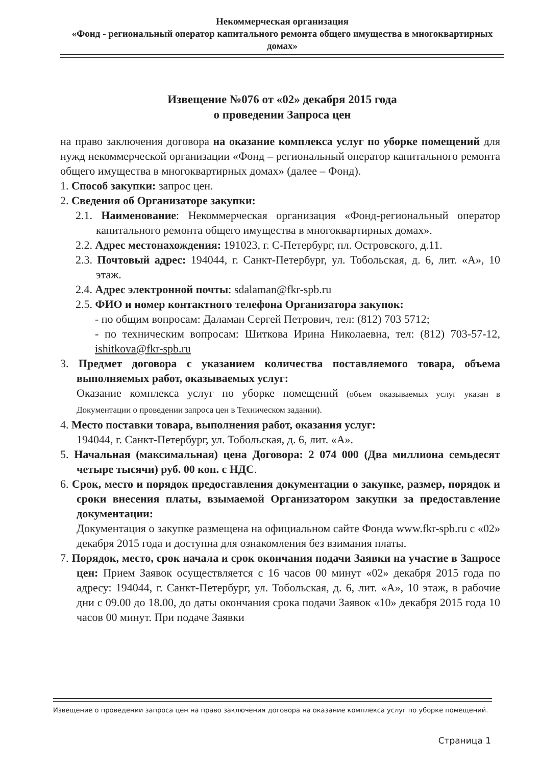Некоммерческая организация
«Фонд - региональный оператор капитального ремонта общего имущества в многоквартирных домах»
Извещение №076 от «02» декабря 2015 года
о проведении Запроса цен
на право заключения договора на оказание комплекса услуг по уборке помещений для нужд некоммерческой организации «Фонд – региональный оператор капитального ремонта общего имущества в многоквартирных домах» (далее – Фонд).
1. Способ закупки: запрос цен.
2. Сведения об Организаторе закупки:
2.1. Наименование: Некоммерческая организация «Фонд-региональный оператор капитального ремонта общего имущества в многоквартирных домах».
2.2. Адрес местонахождения: 191023, г. С-Петербург, пл. Островского, д.11.
2.3. Почтовый адрес: 194044, г. Санкт-Петербург, ул. Тобольская, д. 6, лит. «А», 10 этаж.
2.4. Адрес электронной почты: sdalaman@fkr-spb.ru
2.5. ФИО и номер контактного телефона Организатора закупок:
- по общим вопросам: Даламан Сергей Петрович, тел: (812) 703 5712;
- по техническим вопросам: Шиткова Ирина Николаевна, тел: (812) 703-57-12, ishitkova@fkr-spb.ru
3. Предмет договора с указанием количества поставляемого товара, объема выполняемых работ, оказываемых услуг:
Оказание комплекса услуг по уборке помещений (объем оказываемых услуг указан в Документации о проведении запроса цен в Техническом задании).
4. Место поставки товара, выполнения работ, оказания услуг:
194044, г. Санкт-Петербург, ул. Тобольская, д. 6, лит. «А».
5. Начальная (максимальная) цена Договора: 2 074 000 (Два миллиона семьдесят четыре тысячи) руб. 00 коп. с НДС.
6. Срок, место и порядок предоставления документации о закупке, размер, порядок и сроки внесения платы, взымаемой Организатором закупки за предоставление документации:
Документация о закупке размещена на официальном сайте Фонда www.fkr-spb.ru с «02» декабря 2015 года и доступна для ознакомления без взимания платы.
7. Порядок, место, срок начала и срок окончания подачи Заявки на участие в Запросе цен: Прием Заявок осуществляется с 16 часов 00 минут «02» декабря 2015 года по адресу: 194044, г. Санкт-Петербург, ул. Тобольская, д. 6, лит. «А», 10 этаж, в рабочие дни с 09.00 до 18.00, до даты окончания срока подачи Заявок «10» декабря 2015 года 10 часов 00 минут. При подаче Заявки
Извещение о проведении запроса цен на право заключения договора на оказание комплекса услуг по уборке помещений.
Страница 1